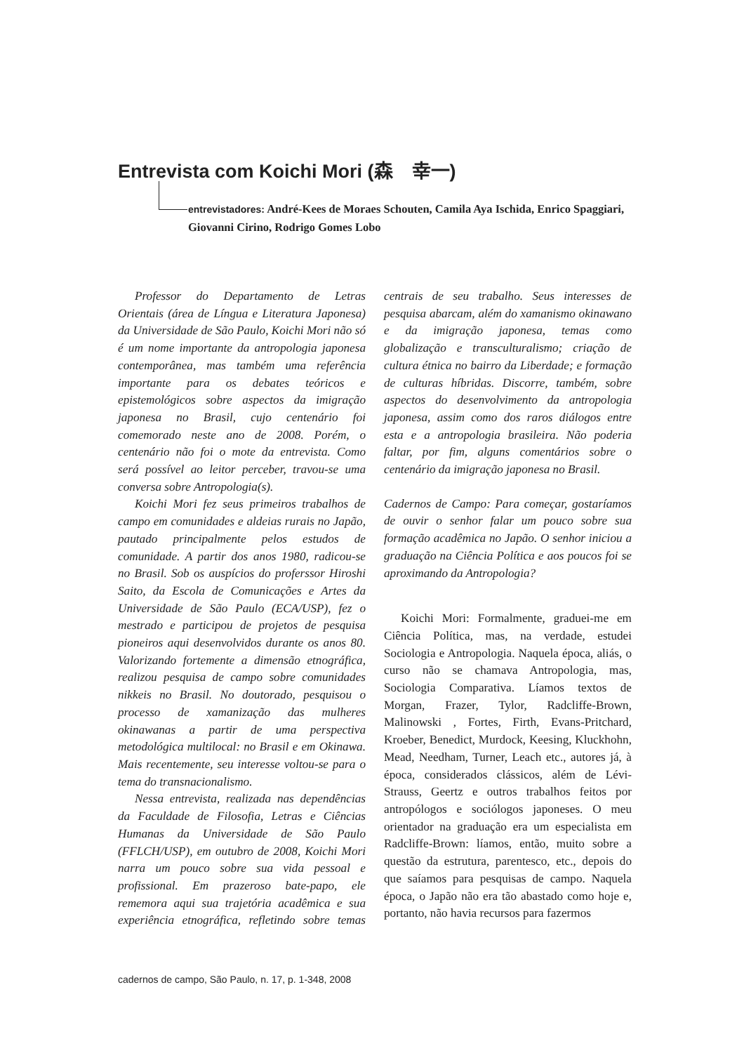Entrevista com Koichi Mori (森　幸一)
entrevistadores: André-Kees de Moraes Schouten, Camila Aya Ischida, Enrico Spaggiari, Giovanni Cirino, Rodrigo Gomes Lobo
Professor do Departamento de Letras Orientais (área de Língua e Literatura Japonesa) da Universidade de São Paulo, Koichi Mori não só é um nome importante da antropologia japonesa contemporânea, mas também uma referência importante para os debates teóricos e epistemológicos sobre aspectos da imigração japonesa no Brasil, cujo centenário foi comemorado neste ano de 2008. Porém, o centenário não foi o mote da entrevista. Como será possível ao leitor perceber, travou-se uma conversa sobre Antropologia(s).
Koichi Mori fez seus primeiros trabalhos de campo em comunidades e aldeias rurais no Japão, pautado principalmente pelos estudos de comunidade. A partir dos anos 1980, radicou-se no Brasil. Sob os auspícios do proferssor Hiroshi Saito, da Escola de Comunicações e Artes da Universidade de São Paulo (ECA/USP), fez o mestrado e participou de projetos de pesquisa pioneiros aqui desenvolvidos durante os anos 80. Valorizando fortemente a dimensão etnográfica, realizou pesquisa de campo sobre comunidades nikkeis no Brasil. No doutorado, pesquisou o processo de xamanização das mulheres okinawanas a partir de uma perspectiva metodológica multilocal: no Brasil e em Okinawa. Mais recentemente, seu interesse voltou-se para o tema do transnacionalismo.
Nessa entrevista, realizada nas dependências da Faculdade de Filosofia, Letras e Ciências Humanas da Universidade de São Paulo (FFLCH/USP), em outubro de 2008, Koichi Mori narra um pouco sobre sua vida pessoal e profissional. Em prazeroso bate-papo, ele rememora aqui sua trajetória acadêmica e sua experiência etnográfica, refletindo sobre temas centrais de seu trabalho. Seus interesses de pesquisa abarcam, além do xamanismo okinawano e da imigração japonesa, temas como globalização e transculturalismo; criação de cultura étnica no bairro da Liberdade; e formação de culturas híbridas. Discorre, também, sobre aspectos do desenvolvimento da antropologia japonesa, assim como dos raros diálogos entre esta e a antropologia brasileira. Não poderia faltar, por fim, alguns comentários sobre o centenário da imigração japonesa no Brasil.
Cadernos de Campo: Para começar, gostaríamos de ouvir o senhor falar um pouco sobre sua formação acadêmica no Japão. O senhor iniciou a graduação na Ciência Política e aos poucos foi se aproximando da Antropologia?
Koichi Mori: Formalmente, graduei-me em Ciência Política, mas, na verdade, estudei Sociologia e Antropologia. Naquela época, aliás, o curso não se chamava Antropologia, mas, Sociologia Comparativa. Líamos textos de Morgan, Frazer, Tylor, Radcliffe-Brown, Malinowski , Fortes, Firth, Evans-Pritchard, Kroeber, Benedict, Murdock, Keesing, Kluckhohn, Mead, Needham, Turner, Leach etc., autores já, à época, considerados clássicos, além de Lévi-Strauss, Geertz e outros trabalhos feitos por antropólogos e sociólogos japoneses. O meu orientador na graduação era um especialista em Radcliffe-Brown: líamos, então, muito sobre a questão da estrutura, parentesco, etc., depois do que saíamos para pesquisas de campo. Naquela época, o Japão não era tão abastado como hoje e, portanto, não havia recursos para fazermos
cadernos de campo, São Paulo, n. 17, p. 1-348, 2008